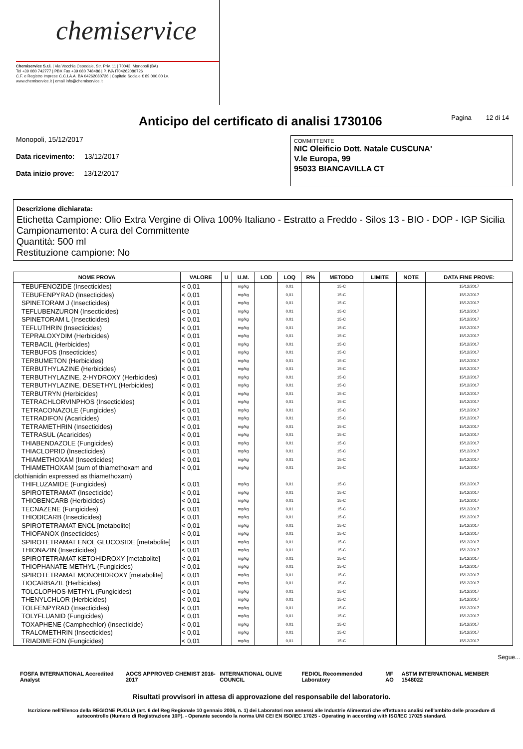chemiservice
Chemiservice S.r.l. | Via Vecchia Ospedale, Str. Priv. 11 | 70043, Monopoli (BA)
Tel +39 080 742777 | PBX Fax +39 080 748486 | P. IVA IT04262080726
C.F. e Registro Imprese C.C.I.A.A. BA 04262080726 | Capitale Sociale € 89.000,00 i.v.
www.chemiservice.it | email info@chemiservice.it
Anticipo del certificato di analisi 1730106
Pagina 12 di 14
Monopoli, 15/12/2017
Data ricevimento: 13/12/2017
Data inizio prove: 13/12/2017
COMMITTENTE
NIC Oleificio Dott. Natale CUSCUNA'
V.le Europa, 99
95033 BIANCAVILLA CT
Descrizione dichiarata:
Etichetta Campione: Olio Extra Vergine di Oliva 100% Italiano - Estratto a Freddo - Silos 13 - BIO - DOP - IGP Sicilia
Campionamento: A cura del Committente
Quantità: 500 ml
Restituzione campione: No
| NOME PROVA | VALORE | U | U.M. | LOD | LOQ | R% | METODO | LIMITE | NOTE | DATA FINE PROVE: |
| --- | --- | --- | --- | --- | --- | --- | --- | --- | --- | --- |
| TEBUFENOZIDE (Insecticides) | < 0,01 | | mg/kg | | 0,01 | | 15-C | | | 15/12/2017 |
| TEBUFENPYRAD (Insecticides) | < 0,01 | | mg/kg | | 0,01 | | 15-C | | | 15/12/2017 |
| SPINETORAM J (Insecticides) | < 0,01 | | mg/kg | | 0,01 | | 15-C | | | 15/12/2017 |
| TEFLUBENZURON (Insecticides) | < 0,01 | | mg/kg | | 0,01 | | 15-C | | | 15/12/2017 |
| SPINETORAM L (Insecticides) | < 0,01 | | mg/kg | | 0,01 | | 15-C | | | 15/12/2017 |
| TEFLUTHRIN (Insecticides) | < 0,01 | | mg/kg | | 0,01 | | 15-C | | | 15/12/2017 |
| TEPRALOXYDIM (Herbicides) | < 0,01 | | mg/kg | | 0,01 | | 15-C | | | 15/12/2017 |
| TERBACIL (Herbicides) | < 0,01 | | mg/kg | | 0,01 | | 15-C | | | 15/12/2017 |
| TERBUFOS (Insecticides) | < 0,01 | | mg/kg | | 0,01 | | 15-C | | | 15/12/2017 |
| TERBUMETON (Herbicides) | < 0,01 | | mg/kg | | 0,01 | | 15-C | | | 15/12/2017 |
| TERBUTHYLAZINE (Herbicides) | < 0,01 | | mg/kg | | 0,01 | | 15-C | | | 15/12/2017 |
| TERBUTHYLAZINE, 2-HYDROXY (Herbicides) | < 0,01 | | mg/kg | | 0,01 | | 15-C | | | 15/12/2017 |
| TERBUTHYLAZINE, DESETHYL (Herbicides) | < 0,01 | | mg/kg | | 0,01 | | 15-C | | | 15/12/2017 |
| TERBUTRYN (Herbicides) | < 0,01 | | mg/kg | | 0,01 | | 15-C | | | 15/12/2017 |
| TETRACHLORVINPHOS (Insecticides) | < 0,01 | | mg/kg | | 0,01 | | 15-C | | | 15/12/2017 |
| TETRACONAZOLE (Fungicides) | < 0,01 | | mg/kg | | 0,01 | | 15-C | | | 15/12/2017 |
| TETRADIFON (Acaricides) | < 0,01 | | mg/kg | | 0,01 | | 15-C | | | 15/12/2017 |
| TETRAMETHRIN (Insecticides) | < 0,01 | | mg/kg | | 0,01 | | 15-C | | | 15/12/2017 |
| TETRASUL (Acaricides) | < 0,01 | | mg/kg | | 0,01 | | 15-C | | | 15/12/2017 |
| THIABENDAZOLE (Fungicides) | < 0,01 | | mg/kg | | 0,01 | | 15-C | | | 15/12/2017 |
| THIACLOPRID (Insecticides) | < 0,01 | | mg/kg | | 0,01 | | 15-C | | | 15/12/2017 |
| THIAMETHOXAM (Insecticides) | < 0,01 | | mg/kg | | 0,01 | | 15-C | | | 15/12/2017 |
| THIAMETHOXAM (sum of thiamethoxam and clothianidin expressed as thiamethoxam) | < 0,01 | | mg/kg | | 0,01 | | 15-C | | | 15/12/2017 |
| THIFLUZAMIDE (Fungicides) | < 0,01 | | mg/kg | | 0,01 | | 15-C | | | 15/12/2017 |
| SPIROTETRAMAT (Insecticide) | < 0,01 | | mg/kg | | 0,01 | | 15-C | | | 15/12/2017 |
| THIOBENCARB (Herbicides) | < 0,01 | | mg/kg | | 0,01 | | 15-C | | | 15/12/2017 |
| TECNAZENE (Fungicides) | < 0,01 | | mg/kg | | 0,01 | | 15-C | | | 15/12/2017 |
| THIODICARB (Insecticides) | < 0,01 | | mg/kg | | 0,01 | | 15-C | | | 15/12/2017 |
| SPIROTETRAMAT ENOL [metabolite] | < 0,01 | | mg/kg | | 0,01 | | 15-C | | | 15/12/2017 |
| THIOFANOX (Insecticides) | < 0,01 | | mg/kg | | 0,01 | | 15-C | | | 15/12/2017 |
| SPIROTETRAMAT ENOL GLUCOSIDE [metabolite] | < 0,01 | | mg/kg | | 0,01 | | 15-C | | | 15/12/2017 |
| THIONAZIN (Insecticides) | < 0,01 | | mg/kg | | 0,01 | | 15-C | | | 15/12/2017 |
| SPIROTETRAMAT KETOHIDROXY [metabolite] | < 0,01 | | mg/kg | | 0,01 | | 15-C | | | 15/12/2017 |
| THIOPHANATE-METHYL (Fungicides) | < 0,01 | | mg/kg | | 0,01 | | 15-C | | | 15/12/2017 |
| SPIROTETRAMAT MONOHIDROXY [metabolite] | < 0,01 | | mg/kg | | 0,01 | | 15-C | | | 15/12/2017 |
| TIOCARBAZIL (Herbicides) | < 0,01 | | mg/kg | | 0,01 | | 15-C | | | 15/12/2017 |
| TOLCLOPHOS-METHYL (Fungicides) | < 0,01 | | mg/kg | | 0,01 | | 15-C | | | 15/12/2017 |
| THENYLCHLOR (Herbicides) | < 0,01 | | mg/kg | | 0,01 | | 15-C | | | 15/12/2017 |
| TOLFENPYRAD (Insecticides) | < 0,01 | | mg/kg | | 0,01 | | 15-C | | | 15/12/2017 |
| TOLYFLUANID (Fungicides) | < 0,01 | | mg/kg | | 0,01 | | 15-C | | | 15/12/2017 |
| TOXAPHENE (Camphechlor) (Insecticide) | < 0,01 | | mg/kg | | 0,01 | | 15-C | | | 15/12/2017 |
| TRALOMETHRIN (Insecticides) | < 0,01 | | mg/kg | | 0,01 | | 15-C | | | 15/12/2017 |
| TRIADIMEFON (Fungicides) | < 0,01 | | mg/kg | | 0,01 | | 15-C | | | 15/12/2017 |
Segue...
FOSFA INTERNATIONAL Accredited Analyst AOCS APPROVED CHEMIST 2016-2017 INTERNATIONAL OLIVE COUNCIL FEDIOL Recommended Laboratory MF AO ASTM INTERNATIONAL MEMBER 1548022
Risultati provvisori in attesa di approvazione del responsabile del laboratorio.
Iscrizione nell'Elenco della REGIONE PUGLIA (art. 6 del Reg Regionale 10 gennaio 2006, n. 1) dei Laboratori non annessi alle Industrie Alimentari che effettuano analisi nell'ambito delle procedure di autocontrollo (Numero di Registrazione 10P). - Operante secondo la norma UNI CEI EN ISO/IEC 17025 - Operating in according with ISO/IEC 17025 standard.